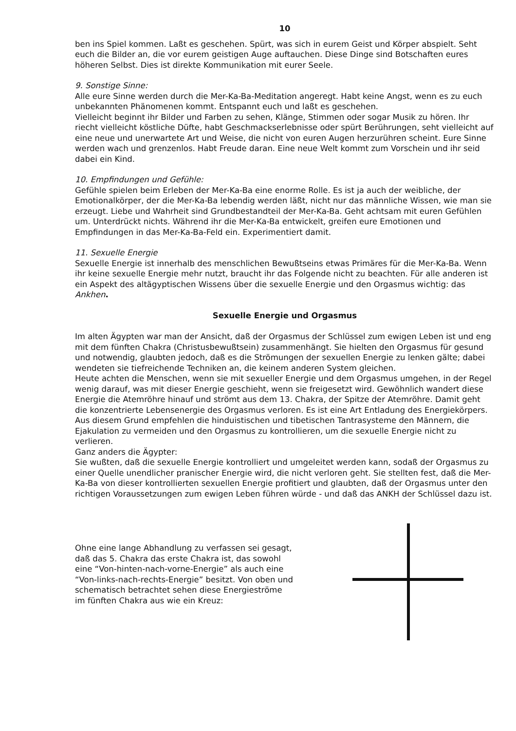10
ben ins Spiel kommen. Laßt es geschehen. Spürt, was sich in eurem Geist und Körper abspielt. Seht euch die Bilder an, die vor eurem geistigen Auge auftauchen. Diese Dinge sind Botschaften eures höheren Selbst. Dies ist direkte Kommunikation mit eurer Seele.
9. Sonstige Sinne:
Alle eure Sinne werden durch die Mer-Ka-Ba-Meditation angeregt. Habt keine Angst, wenn es zu euch unbekannten Phänomenen kommt. Entspannt euch und laßt es geschehen.
Vielleicht beginnt ihr Bilder und Farben zu sehen, Klänge, Stimmen oder sogar Musik zu hören. Ihr riecht vielleicht köstliche Düfte, habt Geschmackserlebnisse oder spürt Berührungen, seht vielleicht auf eine neue und unerwartete Art und Weise, die nicht von euren Augen herzurühren scheint. Eure Sinne werden wach und grenzenlos. Habt Freude daran. Eine neue Welt kommt zum Vorschein und ihr seid dabei ein Kind.
10. Empfindungen und Gefühle:
Gefühle spielen beim Erleben der Mer-Ka-Ba eine enorme Rolle. Es ist ja auch der weibliche, der Emotionalkörper, der die Mer-Ka-Ba lebendig werden läßt, nicht nur das männliche Wissen, wie man sie erzeugt. Liebe und Wahrheit sind Grundbestandteil der Mer-Ka-Ba. Geht achtsam mit euren Gefühlen um. Unterdrückt nichts. Während ihr die Mer-Ka-Ba entwickelt, greifen eure Emotionen und Empfindungen in das Mer-Ka-Ba-Feld ein. Experimentiert damit.
11. Sexuelle Energie
Sexuelle Energie ist innerhalb des menschlichen Bewußtseins etwas Primäres für die Mer-Ka-Ba. Wenn ihr keine sexuelle Energie mehr nutzt, braucht ihr das Folgende nicht zu beachten. Für alle anderen ist ein Aspekt des altägyptischen Wissens über die sexuelle Energie und den Orgasmus wichtig: das Ankhen.
Sexuelle Energie und Orgasmus
Im alten Ägypten war man der Ansicht, daß der Orgasmus der Schlüssel zum ewigen Leben ist und eng mit dem fünften Chakra (Christusbewußtsein) zusammenhängt. Sie hielten den Orgasmus für gesund und notwendig, glaubten jedoch, daß es die Strömungen der sexuellen Energie zu lenken gälte; dabei wendeten sie tiefreichende Techniken an, die keinem anderen System gleichen.
Heute achten die Menschen, wenn sie mit sexueller Energie und dem Orgasmus umgehen, in der Regel wenig darauf, was mit dieser Energie geschieht, wenn sie freigesetzt wird. Gewöhnlich wandert diese Energie die Atemröhre hinauf und strömt aus dem 13. Chakra, der Spitze der Atemröhre. Damit geht die konzentrierte Lebensenergie des Orgasmus verloren. Es ist eine Art Entladung des Energiekörpers.
Aus diesem Grund empfehlen die hinduistischen und tibetischen Tantrasysteme den Männern, die Ejakulation zu vermeiden und den Orgasmus zu kontrollieren, um die sexuelle Energie nicht zu verlieren.
Ganz anders die Ägypter:
Sie wußten, daß die sexuelle Energie kontrolliert und umgeleitet werden kann, sodaß der Orgasmus zu einer Quelle unendlicher pranischer Energie wird, die nicht verloren geht. Sie stellten fest, daß die Mer-Ka-Ba von dieser kontrollierten sexuellen Energie profitiert und glaubten, daß der Orgasmus unter den richtigen Voraussetzungen zum ewigen Leben führen würde - und daß das ANKH der Schlüssel dazu ist.
Ohne eine lange Abhandlung zu verfassen sei gesagt, daß das 5. Chakra das erste Chakra ist, das sowohl eine “Von-hinten-nach-vorne-Energie” als auch eine “Von-links-nach-rechts-Energie” besitzt. Von oben und schematisch betrachtet sehen diese Energieströme im fünften Chakra aus wie ein Kreuz: